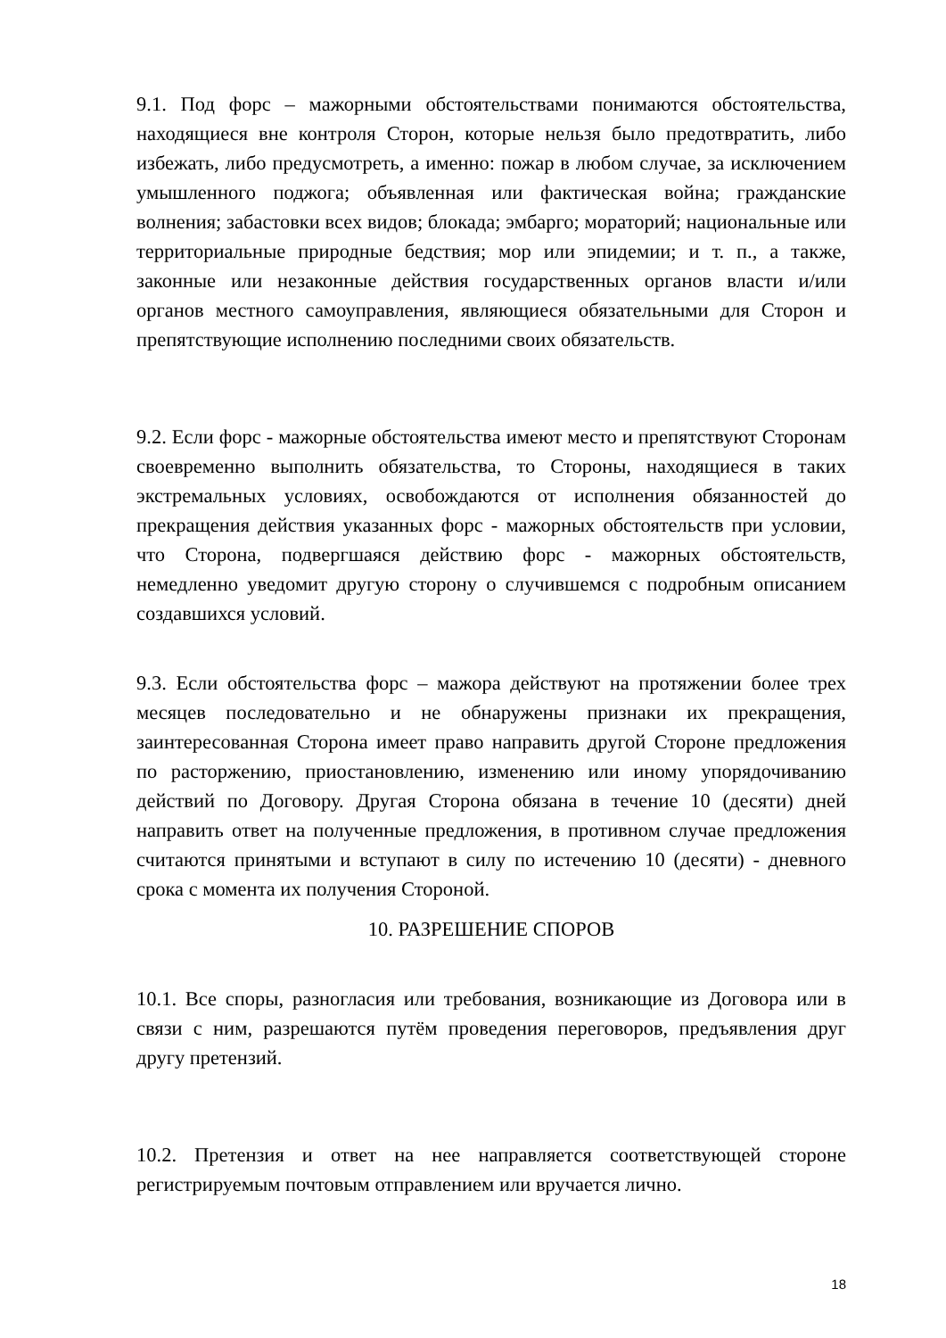9.1. Под форс – мажорными обстоятельствами понимаются обстоятельства, находящиеся вне контроля Сторон, которые нельзя было предотвратить, либо избежать, либо предусмотреть, а именно: пожар в любом случае, за исключением умышленного поджога; объявленная или фактическая война; гражданские волнения; забастовки всех видов; блокада; эмбарго; мораторий; национальные или территориальные природные бедствия; мор или эпидемии; и т. п., а также, законные или незаконные действия государственных органов власти и/или органов местного самоуправления, являющиеся обязательными для Сторон и препятствующие исполнению последними своих обязательств.
9.2. Если форс - мажорные обстоятельства имеют место и препятствуют Сторонам своевременно выполнить обязательства, то Стороны, находящиеся в таких экстремальных условиях, освобождаются от исполнения обязанностей до прекращения действия указанных форс - мажорных обстоятельств при условии, что Сторона, подвергшаяся действию форс - мажорных обстоятельств, немедленно уведомит другую сторону о случившемся с подробным описанием создавшихся условий.
9.3. Если обстоятельства форс – мажора действуют на протяжении более трех месяцев последовательно и не обнаружены признаки их прекращения, заинтересованная Сторона имеет право направить другой Стороне предложения по расторжению, приостановлению, изменению или иному упорядочиванию действий по Договору. Другая Сторона обязана в течение 10 (десяти) дней направить ответ на полученные предложения, в противном случае предложения считаются принятыми и вступают в силу по истечению 10 (десяти) - дневного срока с момента их получения Стороной.
10. РАЗРЕШЕНИЕ СПОРОВ
10.1. Все споры, разногласия или требования, возникающие из Договора или в связи с ним, разрешаются путём проведения переговоров, предъявления друг другу претензий.
10.2. Претензия и ответ на нее направляется соответствующей стороне регистрируемым почтовым отправлением или вручается лично.
18